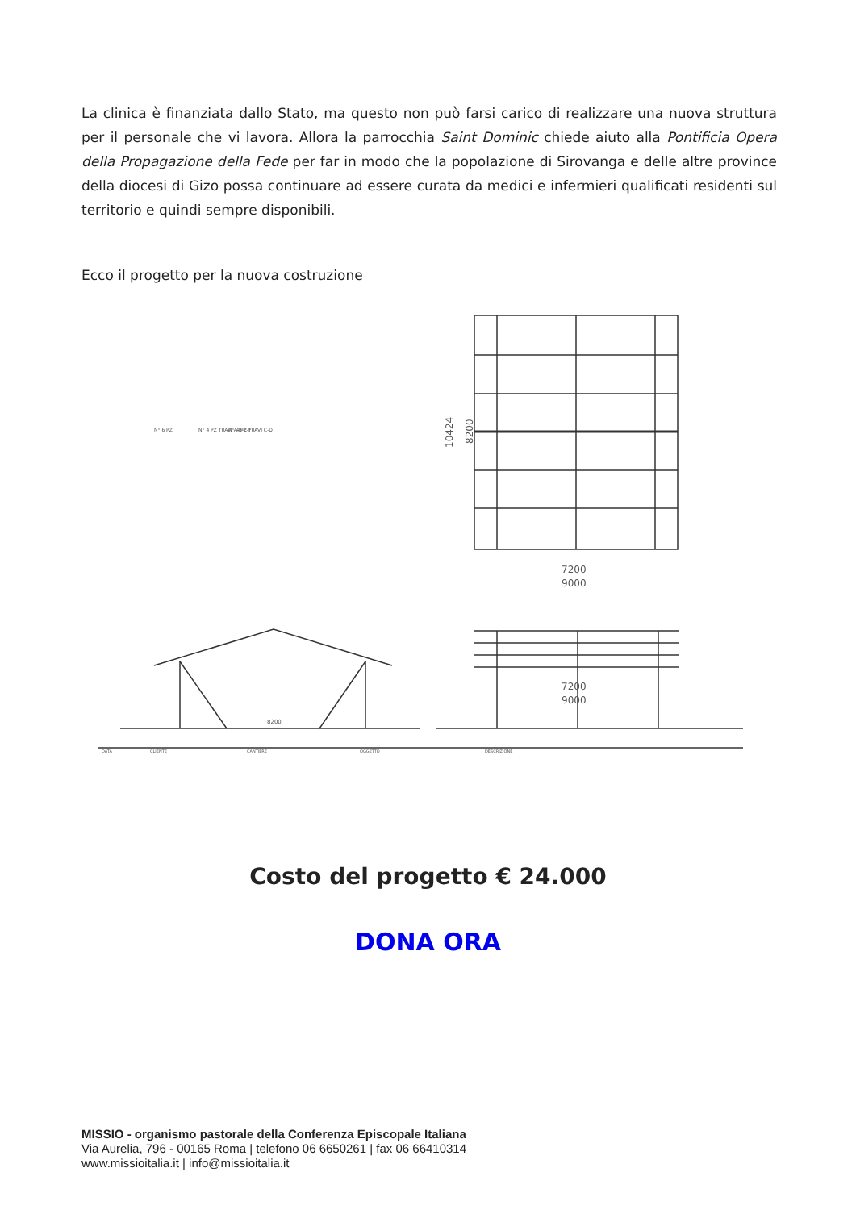La clinica è finanziata dallo Stato, ma questo non può farsi carico di realizzare una nuova struttura per il personale che vi lavora. Allora la parrocchia Saint Dominic chiede aiuto alla Pontificia Opera della Propagazione della Fede per far in modo che la popolazione di Sirovanga e delle altre province della diocesi di Gizo possa continuare ad essere curata da medici e infermieri qualificati residenti sul territorio e quindi sempre disponibili.
Ecco il progetto per la nuova costruzione
7200
9000
7200
9000
8200
N° 6 PZ
N° 4 PZ TRAVI A-B-E-F
N° 4 PZ TRAVI C-D
DATA
CLIENTE
CANTIERE
OGGETTO
DESCRIZIONE
10424
8200
Costo del progetto € 24.000
DONA ORA
MISSIO - organismo pastorale della Conferenza Episcopale Italiana
Via Aurelia, 796 - 00165 Roma | telefono 06 6650261 | fax 06 66410314
www.missioitalia.it | info@missioitalia.it